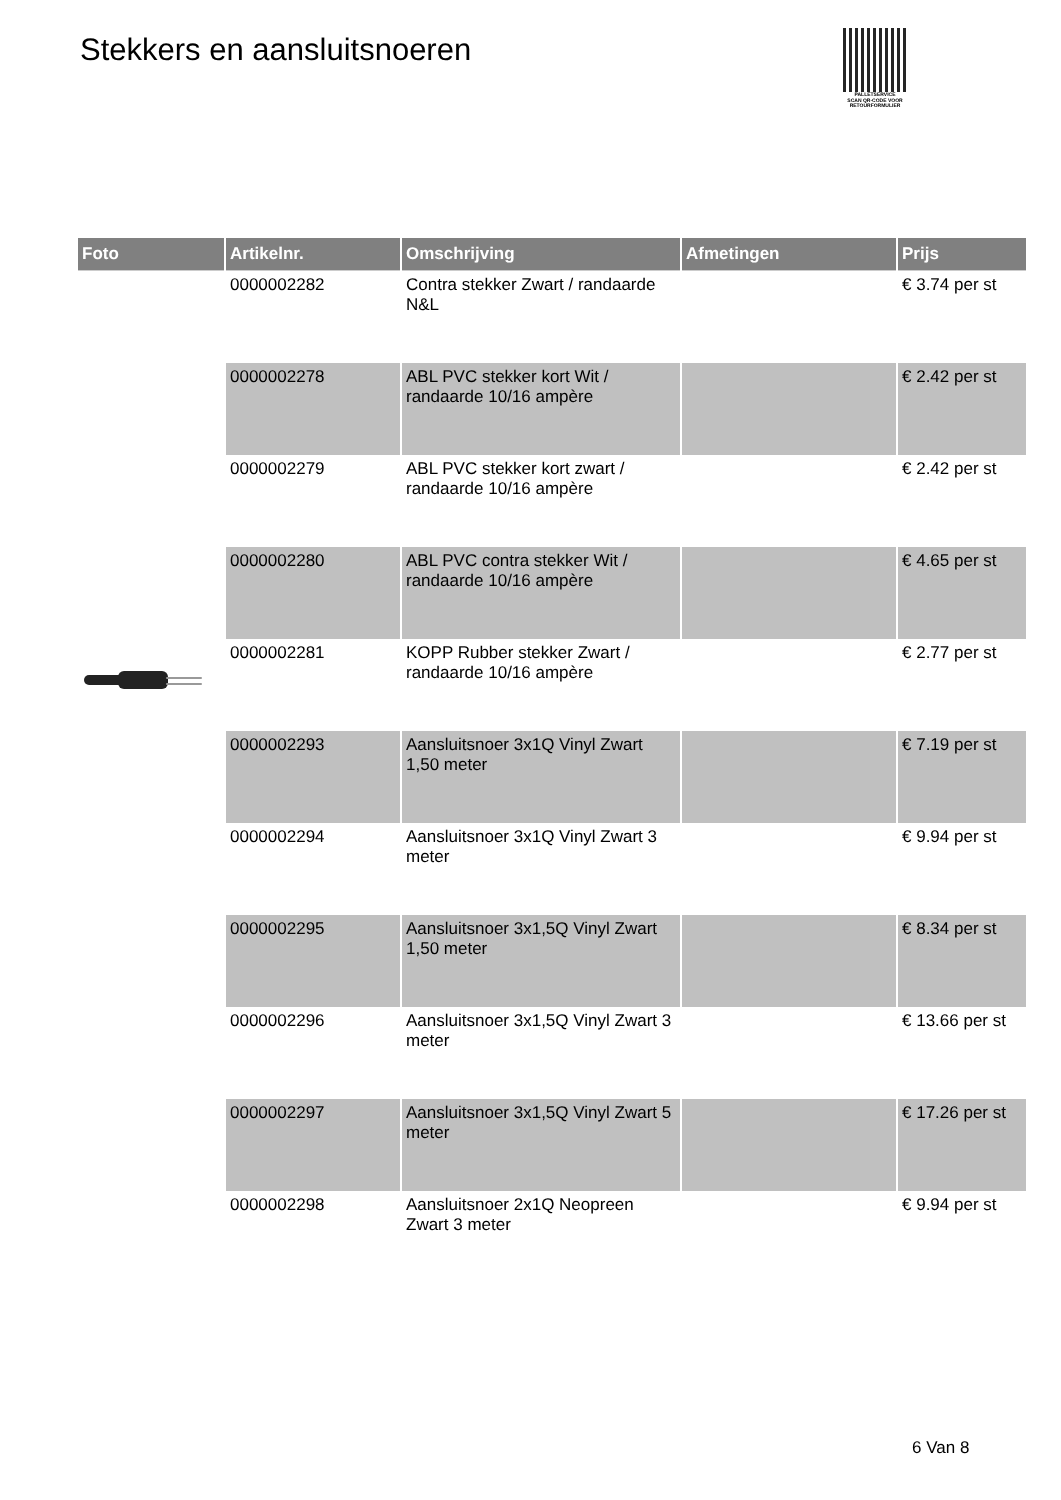Stekkers en aansluitsnoeren
PALLETSERVICE
SCAN QR-CODE VOOR
RETOURFORMULIER
| Foto | Artikelnr. | Omschrijving | Afmetingen | Prijs |
| --- | --- | --- | --- | --- |
| | 0000002282 | Contra stekker Zwart / randaarde N&L | | € 3.74 per st |
| | 0000002278 | ABL PVC stekker kort Wit / randaarde 10/16 ampère | | € 2.42 per st |
| | 0000002279 | ABL PVC stekker kort zwart / randaarde 10/16 ampère | | € 2.42 per st |
| | 0000002280 | ABL PVC contra stekker Wit / randaarde 10/16 ampère | | € 4.65 per st |
| | 0000002281 | KOPP Rubber stekker Zwart / randaarde 10/16 ampère | | € 2.77 per st |
| | 0000002293 | Aansluitsnoer 3x1Q Vinyl Zwart 1,50 meter | | € 7.19 per st |
| | 0000002294 | Aansluitsnoer 3x1Q Vinyl Zwart 3 meter | | € 9.94 per st |
| | 0000002295 | Aansluitsnoer 3x1,5Q Vinyl Zwart 1,50 meter | | € 8.34 per st |
| | 0000002296 | Aansluitsnoer 3x1,5Q Vinyl Zwart 3 meter | | € 13.66 per st |
| | 0000002297 | Aansluitsnoer 3x1,5Q Vinyl Zwart 5 meter | | € 17.26 per st |
| | 0000002298 | Aansluitsnoer 2x1Q Neopreen Zwart 3 meter | | € 9.94 per st |
6 Van 8